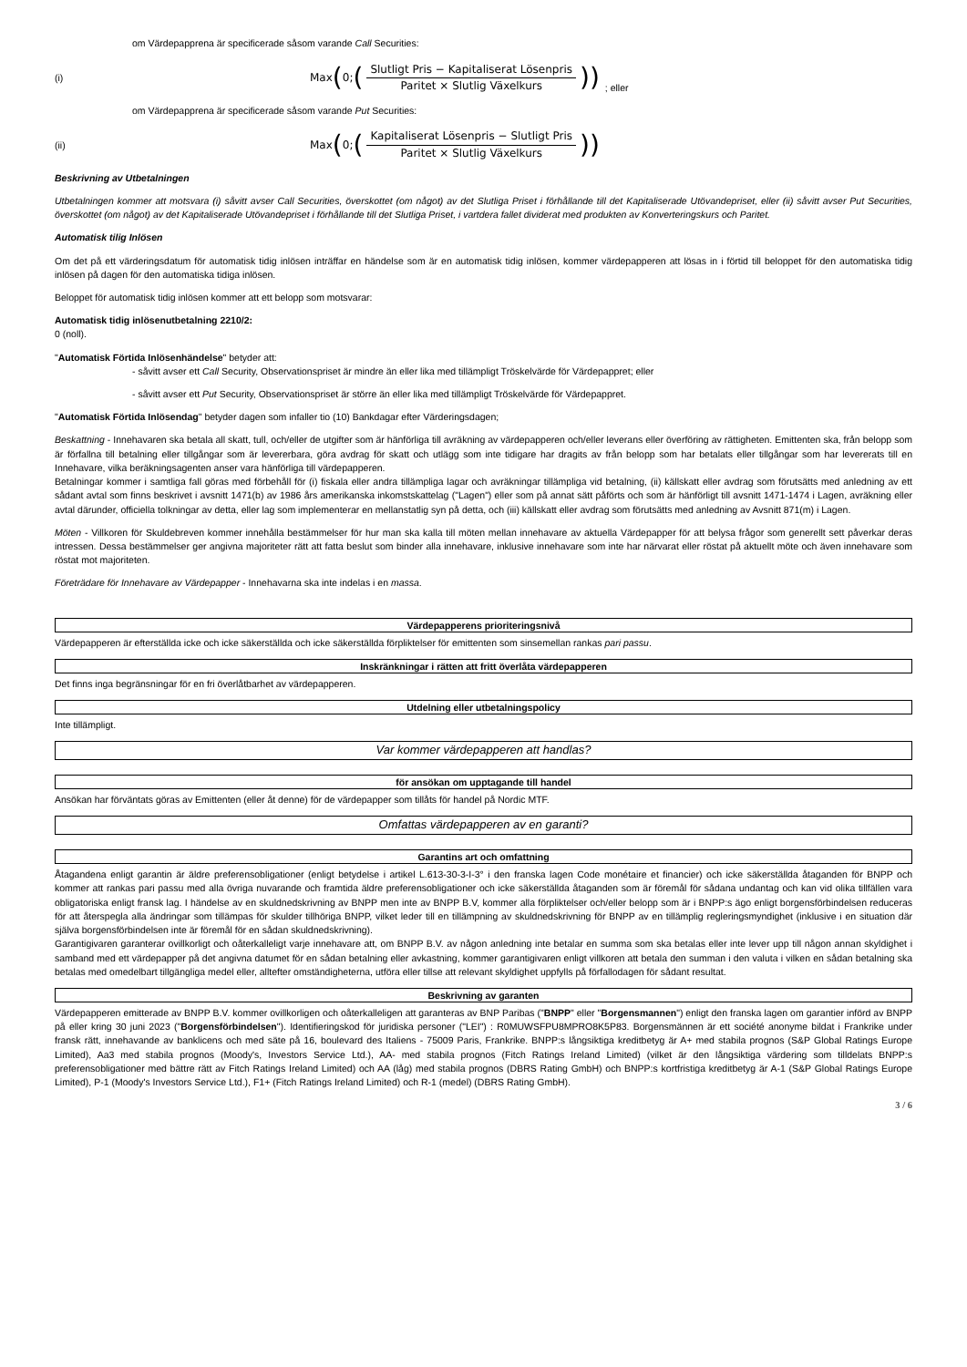om Värdepapprena är specificerade såsom varande Call Securities:
(i) Max (0; (
Slutligt Pris − Kapitaliserat Lösenpris
Paritet × Slutlig Växelkurs
)); eller
om Värdepapprena är specificerade såsom varande Put Securities:
(ii) Max (0; (
Kapitaliserat Lösenpris − Slutligt Pris
Paritet × Slutlig Växelkurs
))
Beskrivning av Utbetalningen
Utbetalningen kommer att motsvara (i) såvitt avser Call Securities, överskottet (om något) av det Slutliga Priset i förhållande till det Kapitaliserade Utövandepriset, eller (ii) såvitt avser Put Securities, överskottet (om något) av det Kapitaliserade Utövandepriset i förhållande till det Slutliga Priset, i vartdera fallet dividerat med produkten av Konverteringskurs och Paritet.
Automatisk tilig Inlösen
Om det på ett värderingsdatum för automatisk tidig inlösen inträffar en händelse som är en automatisk tidig inlösen, kommer värdepapperen att lösas in i förtid till beloppet för den automatiska tidig inlösen på dagen för den automatiska tidiga inlösen.
Beloppet för automatisk tidig inlösen kommer att ett belopp som motsvarar:
Automatisk tidig inlösenutbetalning 2210/2:
0 (noll).
"Automatisk Förtida Inlösenhändelse" betyder att:
- såvitt avser ett Call Security, Observationspriset är mindre än eller lika med tillämpligt Tröskelvärde för Värdepappret; eller
- såvitt avser ett Put Security, Observationspriset är större än eller lika med tillämpligt Tröskelvärde för Värdepappret.
"Automatisk Förtida Inlösendag" betyder dagen som infaller tio (10) Bankdagar efter Värderingsdagen;
Beskattning - Innehavaren ska betala all skatt, tull, och/eller de utgifter som är hänförliga till avräkning av värdepapperen och/eller leverans eller överföring av rättigheten. Emittenten ska, från belopp som är förfallna till betalning eller tillgångar som är levererbara, göra avdrag för skatt och utlägg som inte tidigare har dragits av från belopp som har betalats eller tillgångar som har levererats till en Innehavare, vilka beräkningsagenten anser vara hänförliga till värdepapperen.
Betalningar kommer i samtliga fall göras med förbehåll för (i) fiskala eller andra tillämpliga lagar och avräkningar tillämpliga vid betalning, (ii) källskatt eller avdrag som förutsätts med anledning av ett sådant avtal som finns beskrivet i avsnitt 1471(b) av 1986 års amerikanska inkomstskattelag ("Lagen") eller som på annat sätt påförts och som är hänförligt till avsnitt 1471-1474 i Lagen, avräkning eller avtal därunder, officiella tolkningar av detta, eller lag som implementerar en mellanstatlig syn på detta, och (iii) källskatt eller avdrag som förutsätts med anledning av Avsnitt 871(m) i Lagen.
Möten - Villkoren för Skuldebreven kommer innehålla bestämmelser för hur man ska kalla till möten mellan innehavare av aktuella Värdepapper för att belysa frågor som generellt sett påverkar deras intressen. Dessa bestämmelser ger angivna majoriteter rätt att fatta beslut som binder alla innehavare, inklusive innehavare som inte har närvarat eller röstat på aktuellt möte och även innehavare som röstat mot majoriteten.
Företrädare för Innehavare av Värdepapper - Innehavarna ska inte indelas i en massa.
Värdepapperens prioriteringsnivå
Värdepapperen är efterställda icke och icke säkerställda och icke säkerställda förpliktelser för emittenten som sinsemellan rankas pari passu.
Inskränkningar i rätten att fritt överlåta värdepapperen
Det finns inga begränsningar för en fri överlåtbarhet av värdepapperen.
Utdelning eller utbetalningspolicy
Inte tillämpligt.
Var kommer värdepapperen att handlas?
för ansökan om upptagande till handel
Ansökan har förväntats göras av Emittenten (eller åt denne) för de värdepapper som tillåts för handel på Nordic MTF.
Omfattas värdepapperen av en garanti?
Garantins art och omfattning
Åtagandena enligt garantin är äldre preferensobligationer (enligt betydelse i artikel L.613-30-3-I-3° i den franska lagen Code monétaire et financier) och icke säkerställda åtaganden för BNPP och kommer att rankas pari passu med alla övriga nuvarande och framtida äldre preferensobligationer och icke säkerställda åtaganden som är föremål för sådana undantag och kan vid olika tillfällen vara obligatoriska enligt fransk lag. I händelse av en skuldnedskrivning av BNPP men inte av BNPP B.V, kommer alla förpliktelser och/eller belopp som är i BNPP:s ägo enligt borgensförbindelsen reduceras för att återspegla alla ändringar som tillämpas för skulder tillhöriga BNPP, vilket leder till en tillämpning av skuldnedskrivning för BNPP av en tillämplig regleringsmyndighet (inklusive i en situation där själva borgensförbindelsen inte är föremål för en sådan skuldnedskrivning).
Garantigivaren garanterar ovillkorligt och oåterkalleligt varje innehavare att, om BNPP B.V. av någon anledning inte betalar en summa som ska betalas eller inte lever upp till någon annan skyldighet i samband med ett värdepapper på det angivna datumet för en sådan betalning eller avkastning, kommer garantigivaren enligt villkoren att betala den summan i den valuta i vilken en sådan betalning ska betalas med omedelbart tillgängliga medel eller, alltefter omständigheterna, utföra eller tillse att relevant skyldighet uppfylls på förfallodagen för sådant resultat.
Beskrivning av garanten
Värdepapperen emitterade av BNPP B.V. kommer ovillkorligen och oåterkalleligen att garanteras av BNP Paribas ("BNPP" eller "Borgensmannen") enligt den franska lagen om garantier införd av BNPP på eller kring 30 juni 2023 ("Borgensförbindelsen"). Identifieringskod för juridiska personer ("LEI") : R0MUWSFPU8MPRO8K5P83. Borgensmännen är ett société anonyme bildat i Frankrike under fransk rätt, innehavande av banklicens och med säte på 16, boulevard des Italiens - 75009 Paris, Frankrike. BNPP:s långsiktiga kreditbetyg är A+ med stabila prognos (S&P Global Ratings Europe Limited), Aa3 med stabila prognos (Moody's, Investors Service Ltd.), AA- med stabila prognos (Fitch Ratings Ireland Limited) (vilket är den långsiktiga värdering som tilldelats BNPP:s preferensobligationer med bättre rätt av Fitch Ratings Ireland Limited) och AA (låg) med stabila prognos (DBRS Rating GmbH) och BNPP:s kortfristiga kreditbetyg är A-1 (S&P Global Ratings Europe Limited), P-1 (Moody's Investors Service Ltd.), F1+ (Fitch Ratings Ireland Limited) och R-1 (medel) (DBRS Rating GmbH).
3 / 6